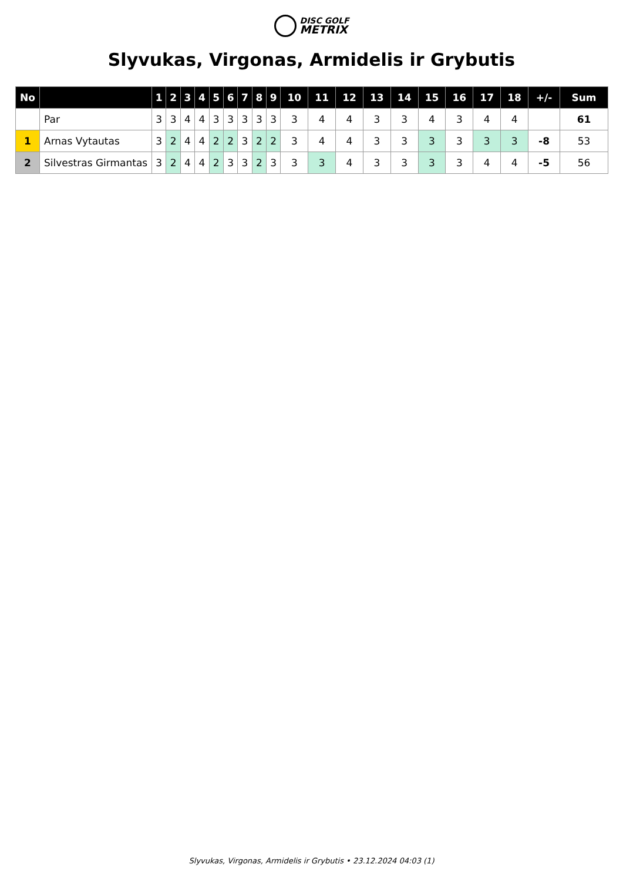DISC GOLF
METRIX
Slyvukas, Virgonas, Armidelis ir Grybutis
| No | | 1 | 2 | 3 | 4 | 5 | 6 | 7 | 8 | 9 | 10 | 11 | 12 | 13 | 14 | 15 | 16 | 17 | 18 | +/- | Sum |
| --- | --- | --- | --- | --- | --- | --- | --- | --- | --- | --- | --- | --- | --- | --- | --- | --- | --- | --- | --- | --- | --- |
| | Par | 3 | 3 | 4 | 4 | 3 | 3 | 3 | 3 | 3 | 3 | 4 | 4 | 3 | 3 | 4 | 3 | 4 | 4 | | 61 |
| 1 | Arnas Vytautas | 3 | 2 | 4 | 4 | 2 | 2 | 3 | 2 | 2 | 3 | 4 | 4 | 3 | 3 | 3 | 3 | 3 | 3 | -8 | 53 |
| 2 | Silvestras Girmantas | 3 | 2 | 4 | 4 | 2 | 3 | 3 | 2 | 3 | 3 | 3 | 4 | 3 | 3 | 3 | 3 | 4 | 4 | -5 | 56 |
Slyvukas, Virgonas, Armidelis ir Grybutis • 23.12.2024 04:03 (1)